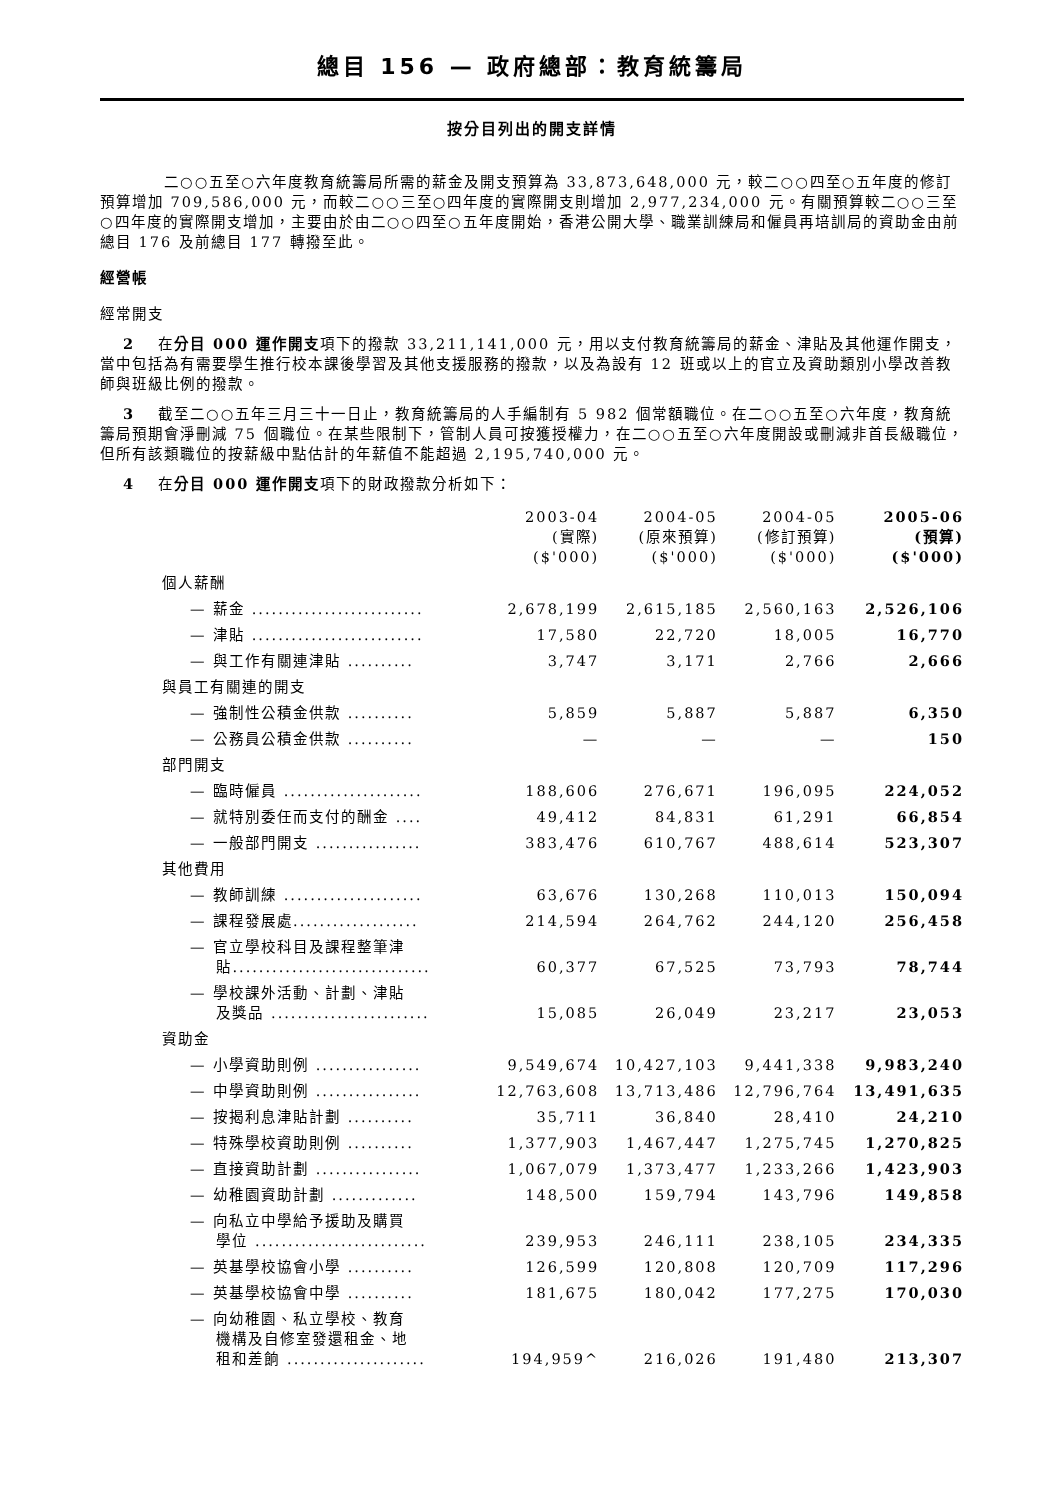總目 156 — 政府總部：教育統籌局
按分目列出的開支詳情
二○○五至○六年度教育統籌局所需的薪金及開支預算為 33,873,648,000 元，較二○○四至○五年度的修訂預算增加 709,586,000 元，而較二○○三至○四年度的實際開支則增加 2,977,234,000 元。有關預算較二○○三至○四年度的實際開支增加，主要由於由二○○四至○五年度開始，香港公開大學、職業訓練局和僱員再培訓局的資助金由前總目 176 及前總目 177 轉撥至此。
經營帳
經常開支
2 在分目 000 運作開支項下的撥款 33,211,141,000 元，用以支付教育統籌局的薪金、津貼及其他運作開支，當中包括為有需要學生推行校本課後學習及其他支援服務的撥款，以及為設有 12 班或以上的官立及資助類別小學改善教師與班級比例的撥款。
3 截至二○○五年三月三十一日止，教育統籌局的人手編制有 5 982 個常額職位。在二○○五至○六年度，教育統籌局預期會淨刪減 75 個職位。在某些限制下，管制人員可按獲授權力，在二○○五至○六年度開設或刪減非首長級職位，但所有該類職位的按薪級中點估計的年薪值不能超過 2,195,740,000 元。
4 在分目 000 運作開支項下的財政撥款分析如下：
| | 2003-04 (實際) ($'000) | 2004-05 (原來預算) ($'000) | 2004-05 (修訂預算) ($'000) | 2005-06 (預算) ($'000) |
| --- | --- | --- | --- | --- |
| 個人薪酬 | | | | |
| — 薪金 .......................... | 2,678,199 | 2,615,185 | 2,560,163 | 2,526,106 |
| — 津貼 .......................... | 17,580 | 22,720 | 18,005 | 16,770 |
| — 與工作有關連津貼 .......... | 3,747 | 3,171 | 2,766 | 2,666 |
| 與員工有關連的開支 | | | | |
| — 強制性公積金供款 .......... | 5,859 | 5,887 | 5,887 | 6,350 |
| — 公務員公積金供款 .......... | — | — | — | 150 |
| 部門開支 | | | | |
| — 臨時僱員 ..................... | 188,606 | 276,671 | 196,095 | 224,052 |
| — 就特別委任而支付的酬金 .... | 49,412 | 84,831 | 61,291 | 66,854 |
| — 一般部門開支 ................ | 383,476 | 610,767 | 488,614 | 523,307 |
| 其他費用 | | | | |
| — 教師訓練 ..................... | 63,676 | 130,268 | 110,013 | 150,094 |
| — 課程發展處................... | 214,594 | 264,762 | 244,120 | 256,458 |
| — 官立學校科目及課程整筆津 貼.............................. | 60,377 | 67,525 | 73,793 | 78,744 |
| — 學校課外活動、計劃、津貼 及獎品 ........................ | 15,085 | 26,049 | 23,217 | 23,053 |
| 資助金 | | | | |
| — 小學資助則例 ................ | 9,549,674 | 10,427,103 | 9,441,338 | 9,983,240 |
| — 中學資助則例 ................ | 12,763,608 | 13,713,486 | 12,796,764 | 13,491,635 |
| — 按揭利息津貼計劃 .......... | 35,711 | 36,840 | 28,410 | 24,210 |
| — 特殊學校資助則例 .......... | 1,377,903 | 1,467,447 | 1,275,745 | 1,270,825 |
| — 直接資助計劃 ................ | 1,067,079 | 1,373,477 | 1,233,266 | 1,423,903 |
| — 幼稚園資助計劃 ............. | 148,500 | 159,794 | 143,796 | 149,858 |
| — 向私立中學給予援助及購買 學位 .......................... | 239,953 | 246,111 | 238,105 | 234,335 |
| — 英基學校協會小學 .......... | 126,599 | 120,808 | 120,709 | 117,296 |
| — 英基學校協會中學 .......... | 181,675 | 180,042 | 177,275 | 170,030 |
| — 向幼稚園、私立學校、教育 機構及自修室發還租金、地 租和差餉 ..................... | 194,959^ | 216,026 | 191,480 | 213,307 |